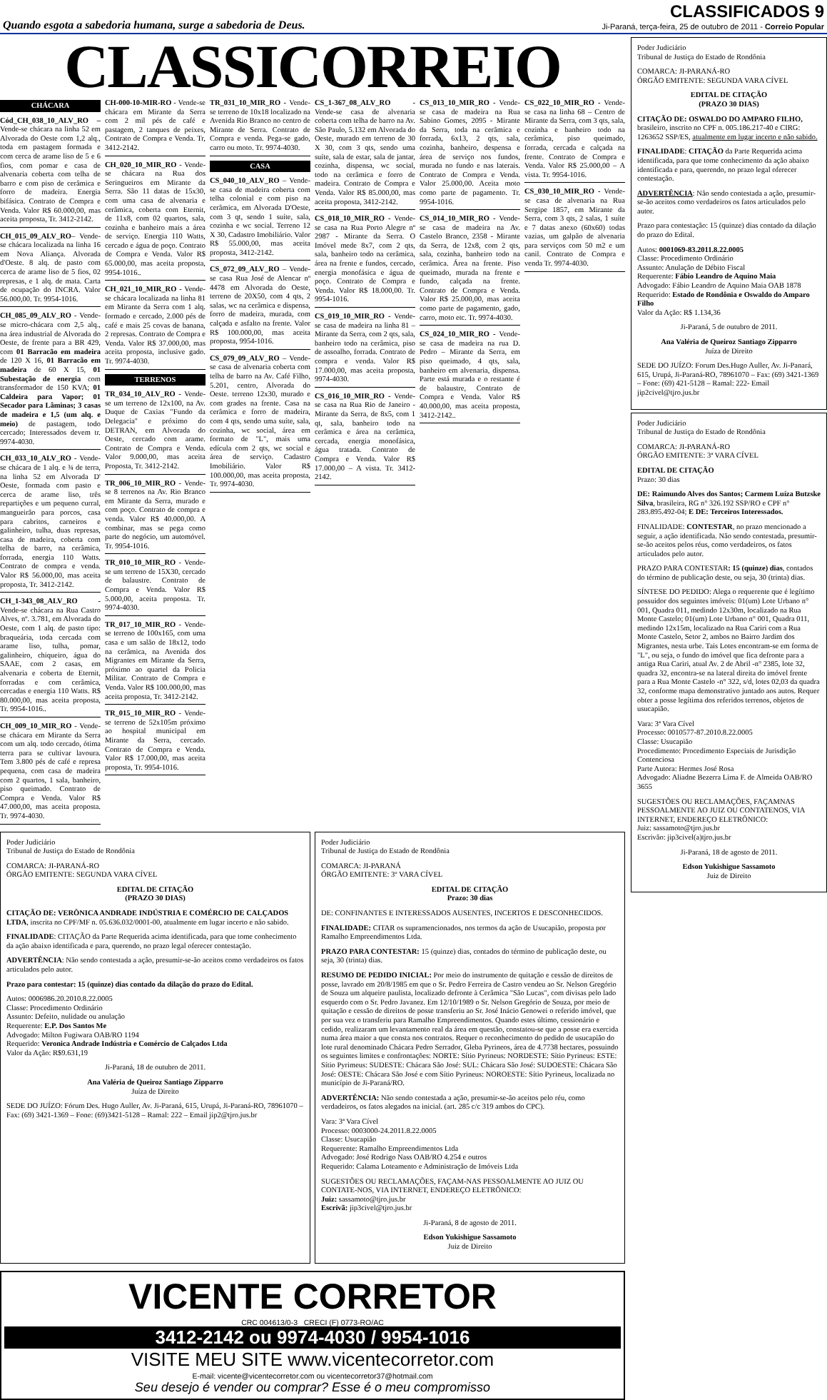Quando esgota a sabedoria humana, surge a sabedoria de Deus.
CLASSIFICADOS 9
Ji-Paraná, terça-feira, 25 de outubro de 2011 - Correio Popular
CLASSICORREIO
CHÁCARA
Cód_CH_038_10_ALV_RO – Vende-se chácara na linha 52 em Alvorada do Oeste com 1,2 alq., toda em pastagem formada e com cerca de arame liso de 5 e 6 fios, com pomar e casa de alvenaria coberta com telha de barro e com piso de cerâmica e forro de madeira. Energia bifásica. Contrato de Compra e Venda. Valor R$ 60.000,00, mas aceita proposta, Tr. 3412-2142.
CH_015_09_ALV_RO– Vende-se chácara localizada na linha 16 em Nova Aliança. Alvorada d'Oeste. 8 alq. de pasto com cerca de arame liso de 5 fios, 02 represas, e 1 alq. de mata. Carta de ocupação do INCRA. Valor 56.000,00. Tr. 9954-1016.
CH_085_09_ALV_RO - Vende-se micro-chácara com 2,5 alq., na área industrial de Alvorada do Oeste, de frente para a BR 429, com 01 Barracão em madeira de 120 X 16, 01 Barracão em madeira de 60 X 15, 01 Subestação de energia com transformador de 150 KVA; 01 Caldeira para Vapor; 01 Secador para Lâminas; 3 casas de madeira e 1,5 (um alq. e meio) de pastagem, todo cercado; Interessados devem tr. 9974-4030.
CH_033_10_ALV_RO - Vende-se chácara de 1 alq. e ¾ de terra, na linha 52 em Alvorada D' Oeste, formada com pasto e cerca de arame liso, três repartições e um pequeno curral, mangueirão para porcos, casa para cabritos, carneiros e galinheiro, tulha, duas represas, casa de madeira, coberta com telha de barro, na cerâmica, forrada, energia 110 Watts. Contrato de compra e venda. Valor R$ 56.000,00, mas aceita proposta, Tr. 3412-2142.
CH_1-343_08_ALV_RO - Vende-se chácara na Rua Castro Alves, nº. 3.781, em Alvorada do Oeste, com 1 alq. de pasto tipo: braqueária, toda cercada com arame liso, tulha, pomar, galinheiro, chiqueiro, água do SAAE, com 2 casas, em alvenaria e coberta de Eternit, forradas e com cerâmica, cercadas e energia 110 Watts. R$ 80.000,00, mas aceita proposta, Tr. 9954-1016..
CH_009_10_MIR_RO - Vende-se chácara em Mirante da Serra com um alq. todo cercado, ótima terra para se cultivar lavoura. Tem 3.800 pés de café e represa pequena, com casa de madeira com 2 quartos, 1 sala, banheiro, piso queimado. Contrato de Compra e Venda. Valor R$ 47.000,00, mas aceita proposta. Tr. 9974-4030.
CH-000-10-MIR-RO - Vende-se chácara em Mirante da Serra com 2 mil pés de café e pastagem, 2 tanques de peixes, Contrato de Compra e Venda. Tr, 3412-2142.
CH_020_10_MIR_RO - Vende-se chácara na Rua dos Seringueiros em Mirante da Serra. São 11 datas de 15x30, com uma casa de alvenaria e cerâmica, coberta com Eternit, de 11x8, com 02 quartos, sala, cozinha e banheiro mais a área de serviço. Energia 110 Watts, cercado e água de poço. Contrato de Compra e Venda. Valor R$ 65.000,00, mas aceita proposta, 9954-1016..
CH_021_10_MIR_RO - Vende-se chácara localizada na linha 81 em Mirante da Serra com 1 alq. formado e cercado, 2.000 pés de café e mais 25 covas de banana, 2 represas. Contrato de Compra e Venda. Valor R$ 37.000,00, mas aceita proposta, inclusive gado. Tr. 9974-4030.
TERRENOS
TR_034_10_ALV_RO - Vende-se um terreno de 12x100, na Av. Duque de Caxias "Fundo da Delegacia'' e próximo do DETRAN, em Alvorada do Oeste, cercado com arame. Contrato de Compra e Venda. Valor 9.000,00, mas aceita Proposta, Tr. 3412-2142.
TR_006_10_MIR_RO - Vende-se 8 terrenos na Av. Rio Branco em Mirante da Serra, murado e com poço. Contrato de compra e venda. Valor R$ 40.000,00. A combinar, mas se pega como parte do negócio, um automóvel. Tr. 9954-1016.
TR_010_10_MIR_RO - Vende-se um terreno de 15X30, cercado de balaustre. Contrato de Compra e Venda. Valor R$ 5.000,00, aceita proposta. Tr. 9974-4030.
TR_017_10_MIR_RO - Vende-se terreno de 100x165, com uma casa e um salão de 18x12, todo na cerâmica, na Avenida dos Migrantes em Mirante da Serra, próximo ao quartel da Policia Militar. Contrato de Compra e Venda. Valor R$ 100.000,00, mas aceita proposta, Tr. 3412-2142.
TR_015_10_MIR_RO - Vende-se terreno de 52x105m próximo ao hospital municipal em Mirante da Serra, cercado. Contrato de Compra e Venda. Valor R$ 17.000,00, mas aceita proposta, Tr. 9954-1016.
TR_031_10_MIR_RO - Vende-se terreno de 10x18 localizado na Avenida Rio Branco no centro de Mirante de Serra. Contrato de Compra e venda. Pega-se gado, carro ou moto. Tr. 9974-4030.
CASA
CS_040_10_ALV_RO – Vende-se casa de madeira coberta com telha colonial e com piso na cerâmica, em Alvorada D'Oeste, com 3 qt, sendo 1 suíte, sala, cozinha e wc social. Terreno 12 X 30, Cadastro Imobiliário. Valor R$ 55.000,00, mas aceita proposta, 3412-2142.
CS_072_09_ALV_RO – Vende-se casa Rua José de Alencar nº 4478 em Alvorada do Oeste, terreno de 20X50, com 4 qts, 2 salas, wc na cerâmica e dispensa, forro de madeira, murada, com calçada e asfalto na frente. Valor R$ 100.000,00, mas aceita proposta, 9954-1016.
CS_079_09_ALV_RO – Vende-se casa de alvenaria coberta com telha de barro na Av. Café Filho, 5.201, centro, Alvorada do Oeste. terreno 12x30, murado e com grades na frente. Casa na cerâmica e forro de madeira, com 4 qts, sendo uma suíte, sala, cozinha, wc social, área em formato de "L", mais uma edícula com 2 qts, wc social e área de serviço. Cadastro Imobiliário. Valor R$ 100.000,00, mas aceita proposta, Tr. 9974-4030.
CS_1-367_08_ALV_RO - Vende-se casa de alvenaria coberta com telha de barro na Av. São Paulo, 5.132 em Alvorada do Oeste, murado em terreno de 30 X 30, com 3 qts, sendo uma suíte, sala de estar, sala de jantar, cozinha, dispensa, wc social, todo na cerâmica e forro de madeira. Contrato de Compra e Venda. Valor R$ 85.000,00, mas aceita proposta, 3412-2142.
CS_018_10_MIR_RO - Vende-se casa na Rua Porto Alegre nº 2987 - Mirante da Serra. O Imóvel mede 8x7, com 2 qts, sala, banheiro todo na cerâmica, área na frente e fundos, cercado, energia monofásica e água de poço. Contrato de Compra e Venda. Valor R$ 18.000,00. Tr. 9954-1016.
CS_019_10_MIR_RO - Vende-se casa de madeira na linha 81 – Mirante da Serra, com 2 qts, sala, banheiro todo na cerâmica, piso de assoalho, forrada. Contrato de compra e venda. Valor R$ 17.000,00, mas aceita proposta, 9974-4030.
CS_016_10_MIR_RO - Vende-se casa na Rua Rio de Janeiro - Mirante da Serra, de 8x5, com 1 qt, sala, banheiro todo na cerâmica e área na cerâmica, cercada, energia monofásica, água tratada. Contrato de Compra e Venda. Valor R$ 17.000,00 – A vista. Tr. 3412-2142.
CS_013_10_MIR_RO - Vende-se casa de madeira na Rua Sabino Gomes, 2095 - Mirante da Serra, toda na cerâmica e forrada, 6x13, 2 qts, sala, cozinha, banheiro, despensa e área de serviço nos fundos, murada no fundo e nas laterais. Contrato de Compra e Venda. Valor 25.000,00. Aceita moto como parte de pagamento. Tr. 9954-1016.
CS_014_10_MIR_RO - Vende-se casa de madeira na Av. Castelo Branco, 2358 - Mirante da Serra, de 12x8, com 2 qts, sala, cozinha, banheiro todo na cerâmica. Área na frente. Piso queimado, murada na frente e fundo, calçada na frente. Contrato de Compra e Venda. Valor R$ 25.000,00, mas aceita como parte de pagamento, gado, carro, moto etc. Tr. 9974-4030.
CS_024_10_MIR_RO - Vende-se casa de madeira na rua D. Pedro – Mirante da Serra, em piso queimado, 4 qts, sala, banheiro em alvenaria, dispensa. Parte está murada e o restante é de balaustre, Contrato de Compra e Venda. Valor R$ 40.000,00, mas aceita proposta, 3412-2142..
CS_022_10_MIR_RO - Vende-se casa na linha 68 – Centro de Mirante da Serra, com 3 qts, sala, cozinha e banheiro todo na cerâmica, piso queimado, forrada, cercada e calçada na frente. Contrato de Compra e Venda. Valor R$ 25.000,00 – A vista. Tr. 9954-1016.
CS_030_10_MIR_RO - Vende-se casa de alvenaria na Rua Sergipe 1857, em Mirante da Serra, com 3 qts, 2 salas, 1 suíte e 7 datas anexo (60x60) todas vazias, um galpão de alvenaria para serviços com 50 m2 e um canil. Contrato de Compra e venda Tr. 9974-4030.
Poder Judiciário
Tribunal de Justiça do Estado de Rondônia
COMARCA: JI-PARANÁ-RO
ÓRGÃO EMITENTE: SEGUNDA VARA CÍVEL
EDITAL DE CITAÇÃO
(PRAZO 30 DIAS)
CITAÇÃO DE: VERÔNICA ANDRADE INDÚSTRIA E COMÉRCIO DE CALÇADOS LTDA, inscrita no CPF/MF n. 05.636.032/0001-00, atualmente em lugar incerto e não sabido.
FINALIDADE: CITAÇÃO da Parte Requerida acima identificada, para que tome conhecimento da ação abaixo identificada e para, querendo, no prazo legal oferecer contestação.
ADVERTÊNCIA: Não sendo contestada a ação, presumir-se-ão aceitos como verdadeiros os fatos articulados pelo autor.
Prazo para contestar: 15 (quinze) dias contado da dilação do prazo do Edital.
Autos: 0006986.20.2010.8.22.0005
Classe: Procedimento Ordinário
Assunto: Defeito, nulidade ou anulação
Requerente: E.P. Dos Santos Me
Advogado: Milton Fugiwara OAB/RO 1194
Requerido: Veronica Andrade Indústria e Comércio de Calçados Ltda
Valor da Ação: R$9.631,19
Ji-Paraná, 18 de outubro de 2011.
Ana Valéria de Queiroz Santiago Zipparro
Juíza de Direito
SEDE DO JUÍZO: Fórum Des. Hugo Auller, Av. Ji-Paraná, 615, Urupá, Ji-Paraná-RO, 78961070 – Fax: (69) 3421-1369 – Fone: (69)3421-5128 – Ramal: 222 – Email jip2@tjro.jus.br
Poder Judiciário
Tribunal de Justiça do Estado de Rondônia
COMARCA: JI-PARANÁ
ÓRGÃO EMITENTE: 3º VARA CÍVEL
EDITAL DE CITAÇÃO
Prazo: 30 dias
DE: CONFINANTES E INTERESSADOS AUSENTES, INCERTOS E DESCONHECIDOS.
FINALIDADE: CITAR os supramencionados, nos termos da ação de Usucapião, proposta por Ramalho Empreendimentos Ltda.
PRAZO PARA CONTESTAR: 15 (quinze) dias, contados do término de publicação deste, ou seja, 30 (trinta) dias.
RESUMO DE PEDIDO INICIAL: Por meio do instrumento de quitação e cessão de direitos de posse, lavrado em 20/8/1985 em que o Sr. Pedro Ferreira de Castro vendeu ao Sr. Nelson Gregório de Souza um alqueire paulista, localizado defronte à Cerâmica "São Lucas", com divisas pelo lado esquerdo com o Sr. Pedro Javanez. Em 12/10/1989 o Sr. Nelson Gregório de Souza, por meio de quitação e cessão de direitos de posse transferiu ao Sr. José Inácio Genowei o referido imóvel, que por sua vez o transferiu para Ramalho Empreendimentos. Quando estes último, cessionário e cedido, realizaram um levantamento real da área em questão, constatou-se que a posse era exercida numa área maior a que consta nos contratos. Requer o reconhecimento do pedido de usucapião do lote rural denominado Chácara Pedro Serrador, Gleba Pyrineos, área de 4.7738 hectares, possuindo os seguintes limites e confrontações: NORTE: Sítio Pyrineus: NORDESTE: Sítio Pyrineus: ESTE: Sítio Pyrimeus: SUDESTE: Chácara São José: SUL: Chácara São José: SUDOESTE: Chácara São José: OESTE: Chácara São José e com Sítio Pyrineus: NOROESTE: Sítio Pyrineus, localizada no município de Ji-Paraná/RO.
ADVERTÊNCIA: Não sendo contestada a ação, presumir-se-ão aceitos pelo réu, como verdadeiros, os fatos alegados na inicial. (art. 285 c/c 319 ambos do CPC).
Vara: 3ª Vara Cível
Processo: 0003000-24.2011.8.22.0005
Classe: Usucapião
Requerente: Ramalho Empreendimentos Ltda
Advogado: José Rodrigo Nass OAB/RO 4.254 e outros
Requerido: Calama Loteamento e Administração de Imóveis Ltda
SUGESTÕES OU RECLAMAÇÕES, FAÇAM-NAS PESSOALMENTE AO JUIZ OU CONTATE-NOS, VIA INTERNET, ENDEREÇO ELETRÔNICO:
Juiz: sassamoto@tjro.jus.br
Escrivã: jip3civel@tjro.jus.br
Ji-Paraná, 8 de agosto de 2011.
Edson Yukishigue Sassamoto
Juiz de Direito
VICENTE CORRETOR
CRC 004613/0-3 CRECI (F) 0773-RO/AC
3412-2142 ou 9974-4030 / 9954-1016
VISITE MEU SITE www.vicentecorretor.com
E-mail: vicente@vicentecorretor.com ou vicentecorretor37@hotmail.com
Seu desejo é vender ou comprar? Esse é o meu compromisso
Poder Judiciário
Tribunal de Justiça do Estado de Rondônia
COMARCA: JI-PARANÁ-RO
ÓRGÃO EMITENTE: SEGUNDA VARA CÍVEL
EDITAL DE CITAÇÃO
(PRAZO 30 DIAS)
CITAÇÃO DE: OSWALDO DO AMPARO FILHO, brasileiro, inscrito no CPF n. 005.186.217-40 e CIRG: 1263652 SSP/ES, atualmente em lugar incerto e não sabido.
FINALIDADE: CITAÇÃO da Parte Requerida acima identificada, para que tome conhecimento da ação abaixo identificada e para, querendo, no prazo legal oferecer contestação.
ADVERTÊNCIA: Não sendo contestada a ação, presumir-se-ão aceitos como verdadeiros os fatos articulados pelo autor.
Prazo para contestação: 15 (quinze) dias contado da dilação do prazo do Edital.
Autos: 0001069-83.2011.8.22.0005
Classe: Procedimento Ordinário
Assunto: Anulação de Débito Fiscal
Requerente: Fábio Leandro de Aquino Maia
Advogado: Fábio Leandro de Aquino Maia OAB 1878
Requerido: Estado de Rondônia e Oswaldo do Amparo Filho
Valor da Ação: R$ 1.134,36
Ji-Paraná, 5 de outubro de 2011.
Ana Valéria de Queiroz Santiago Zipparro
Juíza de Direito
SEDE DO JUÍZO: Forum Des.Hugo Auller, Av. Ji-Panará, 615, Urupá, Ji-Paraná-RO, 78961070 – Fax: (69) 3421-1369 – Fone: (69) 421-5128 – Ramal: 222- Email jip2civel@tjro.jus.br
Poder Judiciário
Tribunal de Justiça do Estado de Rondônia
COMARCA: JI-PARANÁ-RO
ÓRGÃO EMITENTE: 3ª VARA CÍVEL
EDITAL DE CITAÇÃO
Prazo: 30 dias
DE: Raimundo Alves dos Santos; Carmem Luíza Butzske Silva, brasileira, RG n° 326.192 SSP/RO e CPF n° 283.895.492-04; E DE: Terceiros Interessados.
FINALIDADE: CONTESTAR, no prazo mencionado a seguir, a ação identificada. Não sendo contestada, presumir-se-ão aceitos pelos réus, como verdadeiros, os fatos articulados pelo autor.
PRAZO PARA CONTESTAR: 15 (quinze) dias, contados do término de publicação deste, ou seja, 30 (trinta) dias.
SÍNTESE DO PEDIDO: Alega o requerente que é legítimo possuidor dos seguintes imóveis: 01(um) Lote Urbano n° 001, Quadra 011, medindo 12x30m, localizado na Rua Monte Castelo; 01(um) Lote Urbano n° 001, Quadra 011, medindo 12x15m, localizado na Rua Cariri com a Rua Monte Castelo, Setor 2, ambos no Bairro Jardim dos Migrantes, nesta urbe. Tais Lotes encontram-se em forma de "L", ou seja, o fundo do imóvel que fica defronte para a antiga Rua Cariri, atual Av. 2 de Abril -n° 2385, lote 32, quadra 32, encontra-se na lateral direita do imóvel frente para a Rua Monte Castelo -n° 322, s/d, lotes 02,03 da quadra 32, conforme mapa demonstrativo juntado aos autos. Requer obter a posse legítima dos referidos terrenos, objetos de usucapião.
Vara: 3ª Vara Cível
Processo: 0010577-87.2010.8.22.0005
Classe: Usucapião
Procedimento: Procedimento Especiais de Jurisdição Contenciosa
Parte Autora: Hermes José Rosa
Advogado: Aliadne Bezerra Lima F. de Almeida OAB/RO 3655
SUGESTÕES OU RECLAMAÇÕES, FAÇAMNAS PESSOALMENTE AO JUIZ OU CONTATENOS, VIA INTERNET, ENDEREÇO ELETRÔNICO:
Juiz: sassamoto@tjro.jus.br
Escrivão: jip3civel(a)tjro.jus.br
Ji-Paraná, 18 de agosto de 2011.
Edson Yukishigue Sassamoto
Juiz de Direito